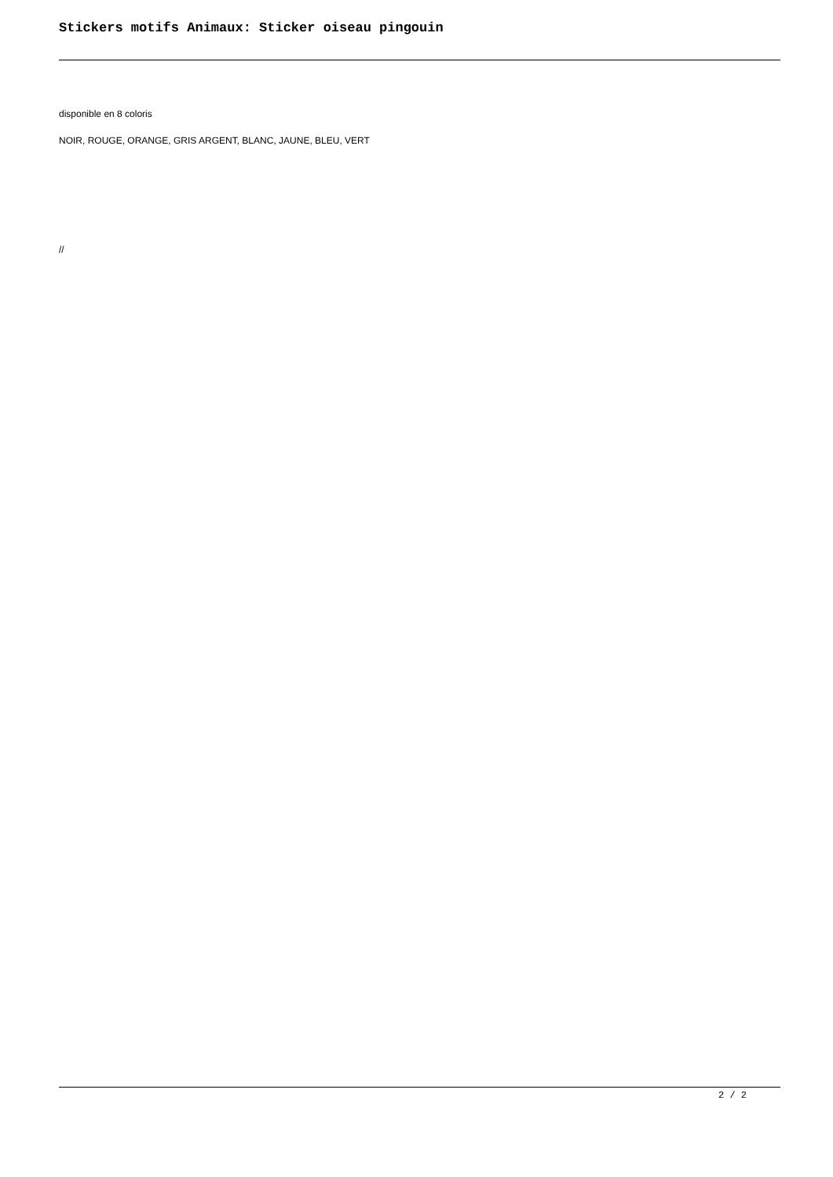Stickers motifs Animaux: Sticker oiseau pingouin
disponible en 8 coloris
NOIR, ROUGE, ORANGE, GRIS ARGENT, BLANC, JAUNE, BLEU, VERT
//
2 / 2